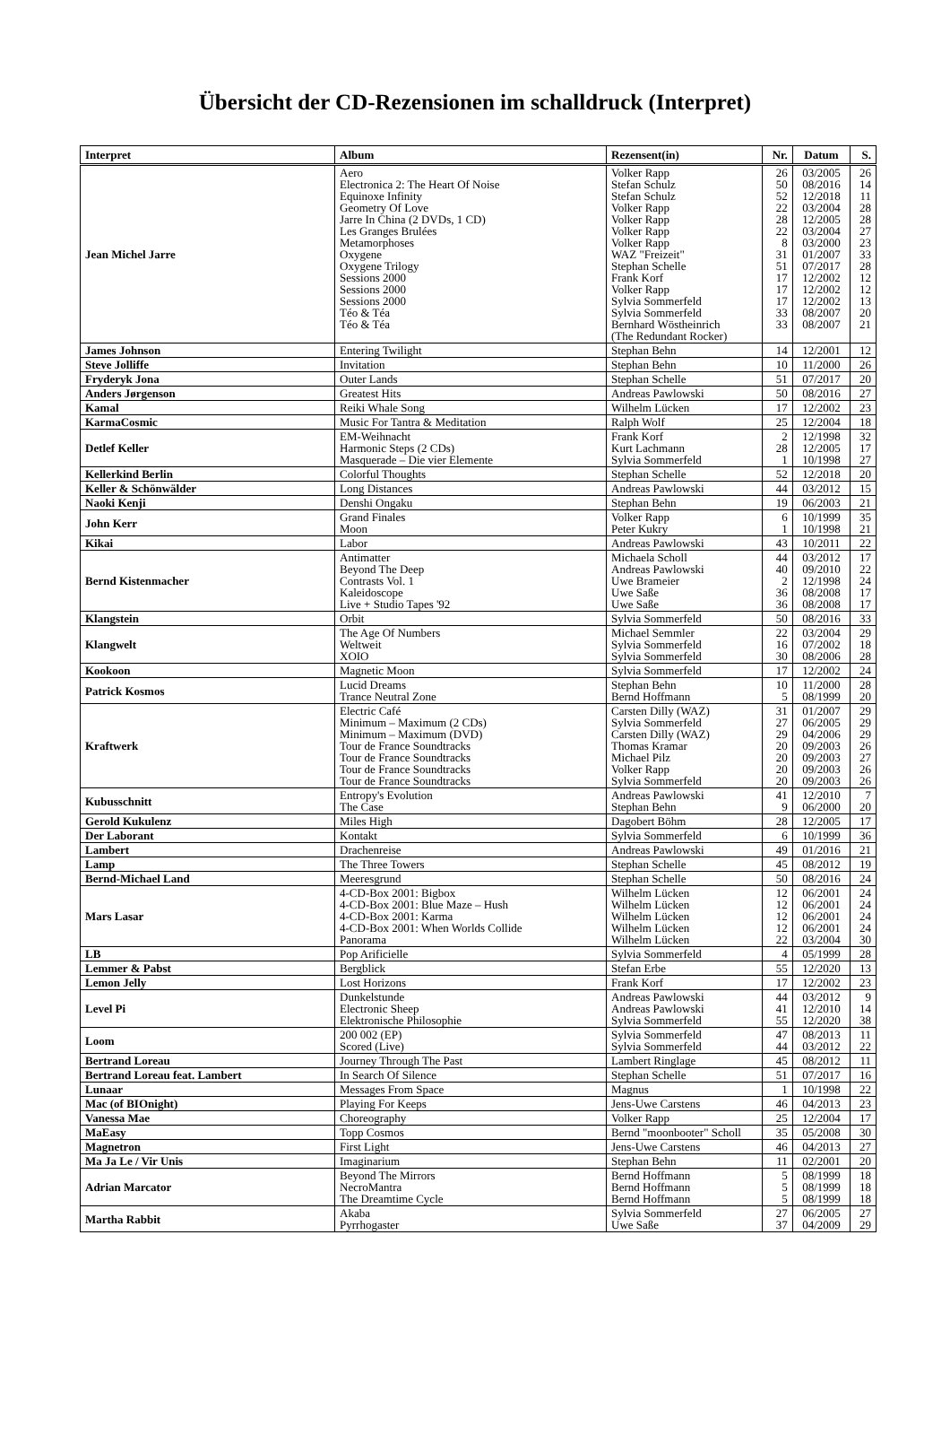Übersicht der CD-Rezensionen im schalldruck (Interpret)
| Interpret | Album | Rezensent(in) | Nr. | Datum | S. |
| --- | --- | --- | --- | --- | --- |
| Jean Michel Jarre | Aero Electronica 2: The Heart Of Noise Equinoxe Infinity Geometry Of Love Jarre In China (2 DVDs, 1 CD) Les Granges Brulées Metamorphoses Oxygene Oxygene Trilogy Sessions 2000 Sessions 2000 Sessions 2000 Téo & Téa Téo & Téa | Volker Rapp Stefan Schulz Stefan Schulz Volker Rapp Volker Rapp Volker Rapp Volker Rapp WAZ "Freizeit" Stephan Schelle Frank Korf Volker Rapp Sylvia Sommerfeld Sylvia Sommerfeld Bernhard Wöstheinrich (The Redundant Rocker) | 26 50 52 22 28 22 8 31 51 17 17 17 33 33 | 03/2005 08/2016 12/2018 03/2004 12/2005 03/2004 03/2000 01/2007 07/2017 12/2002 12/2002 12/2002 08/2007 08/2007 | 26 14 11 28 28 27 23 33 28 12 12 13 20 21 |
| James Johnson | Entering Twilight | Stephan Behn | 14 | 12/2001 | 12 |
| Steve Jolliffe | Invitation | Stephan Behn | 10 | 11/2000 | 26 |
| Fryderyk Jona | Outer Lands | Stephan Schelle | 51 | 07/2017 | 20 |
| Anders Jørgenson | Greatest Hits | Andreas Pawlowski | 50 | 08/2016 | 27 |
| Kamal | Reiki Whale Song | Wilhelm Lücken | 17 | 12/2002 | 23 |
| KarmaCosmic | Music For Tantra & Meditation | Ralph Wolf | 25 | 12/2004 | 18 |
| Detlef Keller | EM-Weihnacht Harmonic Steps (2 CDs) Masquerade – Die vier Elemente | Frank Korf Kurt Lachmann Sylvia Sommerfeld | 2 28 1 | 12/1998 12/2005 10/1998 | 32 17 27 |
| Kellerkind Berlin | Colorful Thoughts | Stephan Schelle | 52 | 12/2018 | 20 |
| Keller & Schönwälder | Long Distances | Andreas Pawlowski | 44 | 03/2012 | 15 |
| Naoki Kenji | Denshi Ongaku | Stephan Behn | 19 | 06/2003 | 21 |
| John Kerr | Grand Finales Moon | Volker Rapp Peter Kukry | 6 1 | 10/1999 10/1998 | 35 21 |
| Kikai | Labor | Andreas Pawlowski | 43 | 10/2011 | 22 |
| Bernd Kistenmacher | Antimatter Beyond The Deep Contrasts Vol. 1 Kaleidoscope Live + Studio Tapes '92 | Michaela Scholl Andreas Pawlowski Uwe Brameier Uwe Saße Uwe Saße | 44 40 2 36 36 | 03/2012 09/2010 12/1998 08/2008 08/2008 | 17 22 24 17 17 |
| Klangstein | Orbit | Sylvia Sommerfeld | 50 | 08/2016 | 33 |
| Klangwelt | The Age Of Numbers Weltweit XOIO | Michael Semmler Sylvia Sommerfeld Sylvia Sommerfeld | 22 16 30 | 03/2004 07/2002 08/2006 | 29 18 28 |
| Kookoon | Magnetic Moon | Sylvia Sommerfeld | 17 | 12/2002 | 24 |
| Patrick Kosmos | Lucid Dreams Trance Neutral Zone | Stephan Behn Bernd Hoffmann | 10 5 | 11/2000 08/1999 | 28 20 |
| Kraftwerk | Electric Café Minimum – Maximum (2 CDs) Minimum – Maximum (DVD) Tour de France Soundtracks Tour de France Soundtracks Tour de France Soundtracks Tour de France Soundtracks | Carsten Dilly (WAZ) Sylvia Sommerfeld Carsten Dilly (WAZ) Thomas Kramar Michael Pilz Volker Rapp Sylvia Sommerfeld | 31 27 29 20 20 20 20 | 01/2007 06/2005 04/2006 09/2003 09/2003 09/2003 09/2003 | 29 29 29 26 27 26 26 |
| Kubusschnitt | Entropy's Evolution The Case | Andreas Pawlowski Stephan Behn | 41 9 | 12/2010 06/2000 | 7 20 |
| Gerold Kukulenz | Miles High | Dagobert Böhm | 28 | 12/2005 | 17 |
| Der Laborant | Kontakt | Sylvia Sommerfeld | 6 | 10/1999 | 36 |
| Lambert | Drachenreise | Andreas Pawlowski | 49 | 01/2016 | 21 |
| Lamp | The Three Towers | Stephan Schelle | 45 | 08/2012 | 19 |
| Bernd-Michael Land | Meeresgrund | Stephan Schelle | 50 | 08/2016 | 24 |
| Mars Lasar | 4-CD-Box 2001: Bigbox 4-CD-Box 2001: Blue Maze – Hush 4-CD-Box 2001: Karma 4-CD-Box 2001: When Worlds Collide Panorama | Wilhelm Lücken Wilhelm Lücken Wilhelm Lücken Wilhelm Lücken Wilhelm Lücken | 12 12 12 12 22 | 06/2001 06/2001 06/2001 06/2001 03/2004 | 24 24 24 24 30 |
| LB | Pop Arificielle | Sylvia Sommerfeld | 4 | 05/1999 | 28 |
| Lemmer & Pabst | Bergblick | Stefan Erbe | 55 | 12/2020 | 13 |
| Lemon Jelly | Lost Horizons | Frank Korf | 17 | 12/2002 | 23 |
| Level Pi | Dunkelstunde Electronic Sheep Elektronische Philosophie | Andreas Pawlowski Andreas Pawlowski Sylvia Sommerfeld | 44 41 55 | 03/2012 12/2010 12/2020 | 9 14 38 |
| Loom | 200 002 (EP) Scored (Live) | Sylvia Sommerfeld Sylvia Sommerfeld | 47 44 | 08/2013 03/2012 | 11 22 |
| Bertrand Loreau | Journey Through The Past | Lambert Ringlage | 45 | 08/2012 | 11 |
| Bertrand Loreau feat. Lambert | In Search Of Silence | Stephan Schelle | 51 | 07/2017 | 16 |
| Lunaar | Messages From Space | Magnus | 1 | 10/1998 | 22 |
| Mac (of BIOnight) | Playing For Keeps | Jens-Uwe Carstens | 46 | 04/2013 | 23 |
| Vanessa Mae | Choreography | Volker Rapp | 25 | 12/2004 | 17 |
| MaEasy | Topp Cosmos | Bernd "moonbooter" Scholl | 35 | 05/2008 | 30 |
| Magnetron | First Light | Jens-Uwe Carstens | 46 | 04/2013 | 27 |
| Ma Ja Le / Vir Unis | Imaginarium | Stephan Behn | 11 | 02/2001 | 20 |
| Adrian Marcator | Beyond The Mirrors NecroMantra The Dreamtime Cycle | Bernd Hoffmann Bernd Hoffmann Bernd Hoffmann | 5 5 5 | 08/1999 08/1999 08/1999 | 18 18 18 |
| Martha Rabbit | Akaba Pyrrhogaster | Sylvia Sommerfeld Uwe Saße | 27 37 | 06/2005 04/2009 | 27 29 |